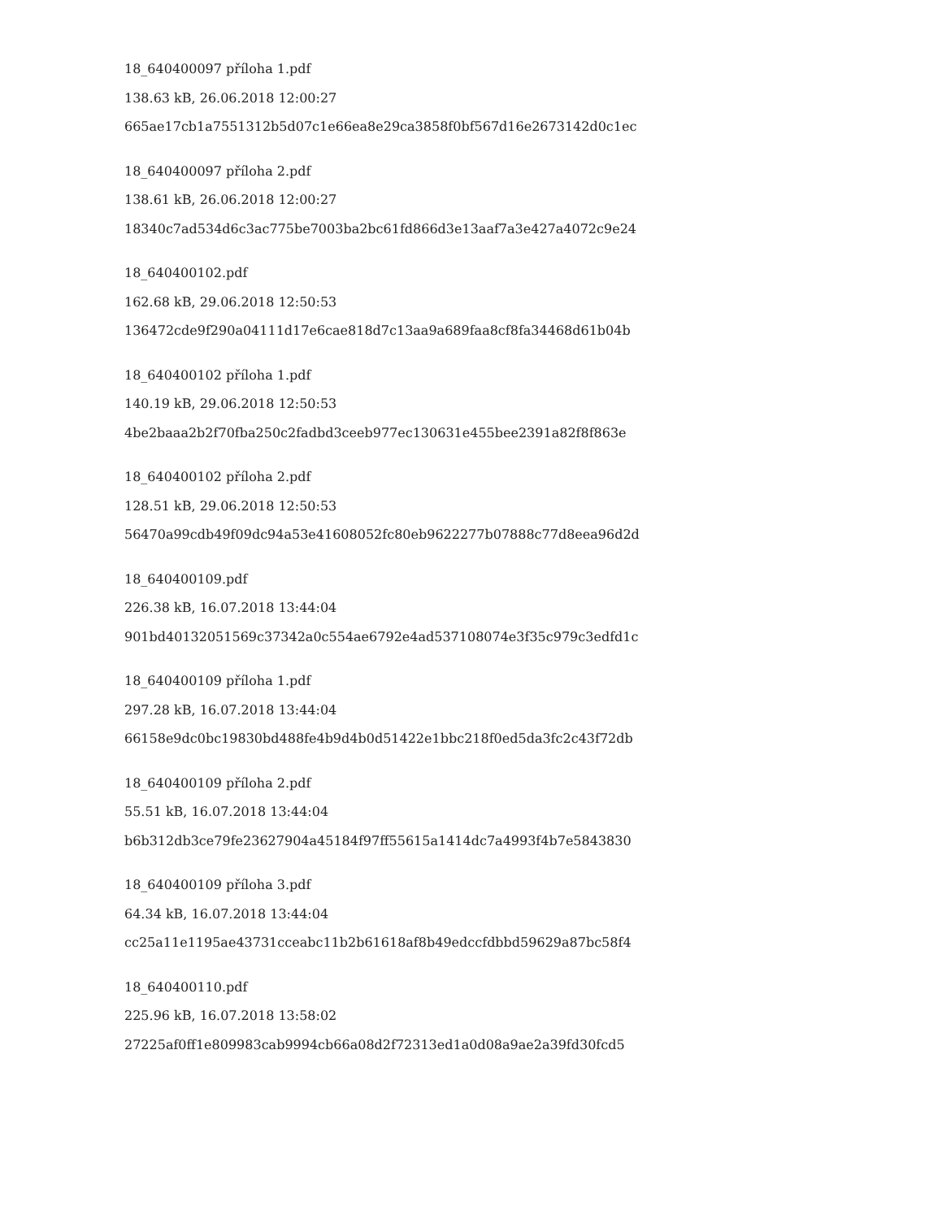18_640400097 příloha 1.pdf
138.63 kB, 26.06.2018 12:00:27
665ae17cb1a7551312b5d07c1e66ea8e29ca3858f0bf567d16e2673142d0c1ec
18_640400097 příloha 2.pdf
138.61 kB, 26.06.2018 12:00:27
18340c7ad534d6c3ac775be7003ba2bc61fd866d3e13aaf7a3e427a4072c9e24
18_640400102.pdf
162.68 kB, 29.06.2018 12:50:53
136472cde9f290a04111d17e6cae818d7c13aa9a689faa8cf8fa34468d61b04b
18_640400102 příloha 1.pdf
140.19 kB, 29.06.2018 12:50:53
4be2baaa2b2f70fba250c2fadbd3ceeb977ec130631e455bee2391a82f8f863e
18_640400102 příloha 2.pdf
128.51 kB, 29.06.2018 12:50:53
56470a99cdb49f09dc94a53e41608052fc80eb9622277b07888c77d8eea96d2d
18_640400109.pdf
226.38 kB, 16.07.2018 13:44:04
901bd40132051569c37342a0c554ae6792e4ad537108074e3f35c979c3edfd1c
18_640400109 příloha 1.pdf
297.28 kB, 16.07.2018 13:44:04
66158e9dc0bc19830bd488fe4b9d4b0d51422e1bbc218f0ed5da3fc2c43f72db
18_640400109 příloha 2.pdf
55.51 kB, 16.07.2018 13:44:04
b6b312db3ce79fe23627904a45184f97ff55615a1414dc7a4993f4b7e5843830
18_640400109 příloha 3.pdf
64.34 kB, 16.07.2018 13:44:04
cc25a11e1195ae43731cceabc11b2b61618af8b49edccfdbbd59629a87bc58f4
18_640400110.pdf
225.96 kB, 16.07.2018 13:58:02
27225af0ff1e809983cab9994cb66a08d2f72313ed1a0d08a9ae2a39fd30fcd5